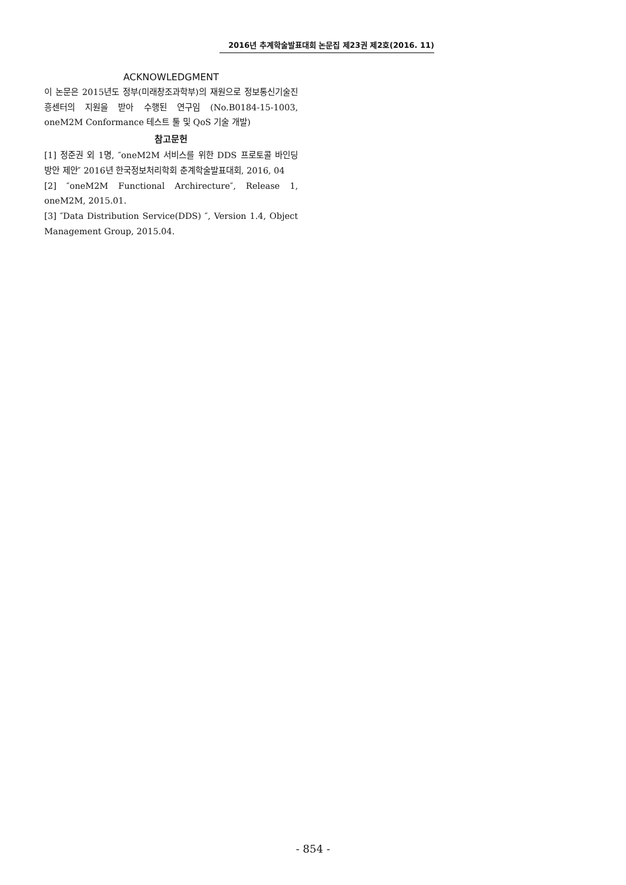2016년 추계학술발표대회 논문집 제23권 제2호(2016. 11)
ACKNOWLEDGMENT
이 논문은 2015년도 정부(미래창조과학부)의 재원으로 정보통신기술진흥센터의 지원을 받아 수행된 연구임 (No.B0184-15-1003, oneM2M Conformance 테스트 툴 및 QoS 기술 개발)
참고문헌
[1] 정준권 외 1명, ″oneM2M 서비스를 위한 DDS 프로토콜 바인딩 방안 제안″ 2016년 한국정보처리학회 춘계학술발표대회, 2016, 04
[2] ″oneM2M Functional Archirecture″, Release 1, oneM2M, 2015.01.
[3] ″Data Distribution Service(DDS) ″, Version 1.4, Object Management Group, 2015.04.
- 854 -